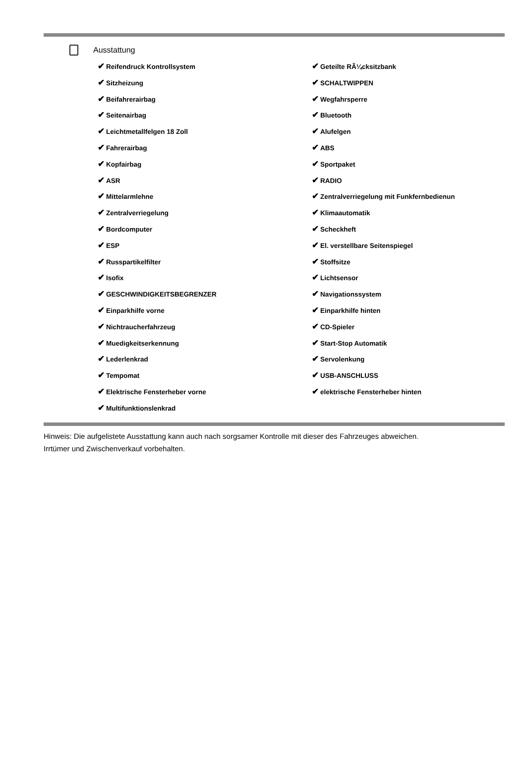Ausstattung
✔ Reifendruck Kontrollsystem
✔ Sitzheizung
✔ Beifahrerairbag
✔ Seitenairbag
✔ Leichtmetallfelgen 18 Zoll
✔ Fahrerairbag
✔ Kopfairbag
✔ ASR
✔ Mittelarmlehne
✔ Zentralverriegelung
✔ Bordcomputer
✔ ESP
✔ Russpartikelfilter
✔ Isofix
✔ GESCHWINDIGKEITSBEGRENZER
✔ Einparkhilfe vorne
✔ Nichtraucherfahrzeug
✔ Muedigkeitserkennung
✔ Lederlenkrad
✔ Tempomat
✔ Elektrische Fensterheber vorne
✔ Multifunktionslenkrad
✔ Geteilte RÃ¼cksitzbank
✔ SCHALTWIPPEN
✔ Wegfahrsperre
✔ Bluetooth
✔ Alufelgen
✔ ABS
✔ Sportpaket
✔ RADIO
✔ Zentralverriegelung mit Funkfernbedienun
✔ Klimaautomatik
✔ Scheckheft
✔ El. verstellbare Seitenspiegel
✔ Stoffsitze
✔ Lichtsensor
✔ Navigationssystem
✔ Einparkhilfe hinten
✔ CD-Spieler
✔ Start-Stop Automatik
✔ Servolenkung
✔ USB-ANSCHLUSS
✔ elektrische Fensterheber hinten
Hinweis: Die aufgelistete Ausstattung kann auch nach sorgsamer Kontrolle mit dieser des Fahrzeuges abweichen. Irrtümer und Zwischenverkauf vorbehalten.